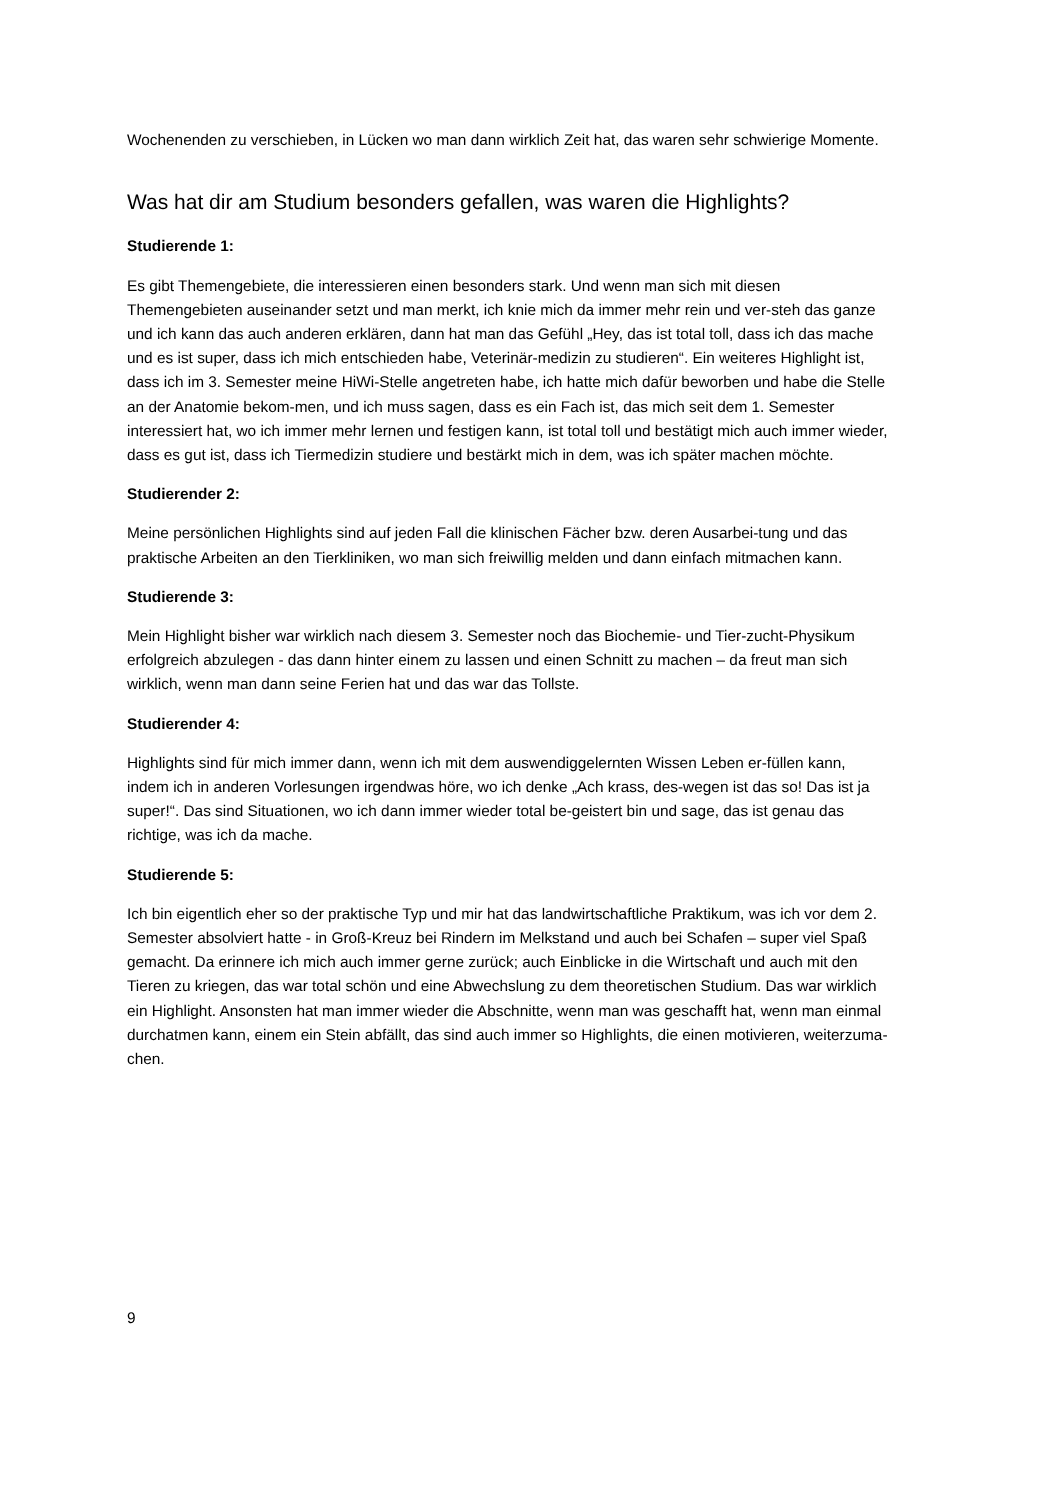Wochenenden zu verschieben, in Lücken wo man dann wirklich Zeit hat, das waren sehr schwierige Momente.
Was hat dir am Studium besonders gefallen, was waren die Highlights?
Studierende 1:
Es gibt Themengebiete, die interessieren einen besonders stark. Und wenn man sich mit diesen Themengebieten auseinander setzt und man merkt, ich knie mich da immer mehr rein und ver-steh das ganze und ich kann das auch anderen erklären, dann hat man das Gefühl „Hey, das ist total toll, dass ich das mache und es ist super, dass ich mich entschieden habe, Veterinär-medizin zu studieren“. Ein weiteres Highlight ist, dass ich im 3. Semester meine HiWi-Stelle angetreten habe, ich hatte mich dafür beworben und habe die Stelle an der Anatomie bekom-men, und ich muss sagen, dass es ein Fach ist, das mich seit dem 1. Semester interessiert hat, wo ich immer mehr lernen und festigen kann, ist total toll und bestätigt mich auch immer wieder, dass es gut ist, dass ich Tiermedizin studiere und bestärkt mich in dem, was ich später machen möchte.
Studierender 2:
Meine persönlichen Highlights sind auf jeden Fall die klinischen Fächer bzw. deren Ausarbei-tung und das praktische Arbeiten an den Tierkliniken, wo man sich freiwillig melden und dann einfach mitmachen kann.
Studierende 3:
Mein Highlight bisher war wirklich nach diesem 3. Semester noch das Biochemie- und Tier-zucht-Physikum erfolgreich abzulegen - das dann hinter einem zu lassen und einen Schnitt zu machen – da freut man sich wirklich, wenn man dann seine Ferien hat und das war das Tollste.
Studierender 4:
Highlights sind für mich immer dann, wenn ich mit dem auswendiggelernten Wissen Leben er-füllen kann, indem ich in anderen Vorlesungen irgendwas höre, wo ich denke „Ach krass, des-wegen ist das so! Das ist ja super!“. Das sind Situationen, wo ich dann immer wieder total be-geistert bin und sage, das ist genau das richtige, was ich da mache.
Studierende 5:
Ich bin eigentlich eher so der praktische Typ und mir hat das landwirtschaftliche Praktikum, was ich vor dem 2. Semester absolviert hatte - in Groß-Kreuz bei Rindern im Melkstand und auch bei Schafen – super viel Spaß gemacht. Da erinnere ich mich auch immer gerne zurück; auch Einblicke in die Wirtschaft und auch mit den Tieren zu kriegen, das war total schön und eine Abwechslung zu dem theoretischen Studium. Das war wirklich ein Highlight. Ansonsten hat man immer wieder die Abschnitte, wenn man was geschafft hat, wenn man einmal durchatmen kann, einem ein Stein abfällt, das sind auch immer so Highlights, die einen motivieren, weiterzuma-chen.
9